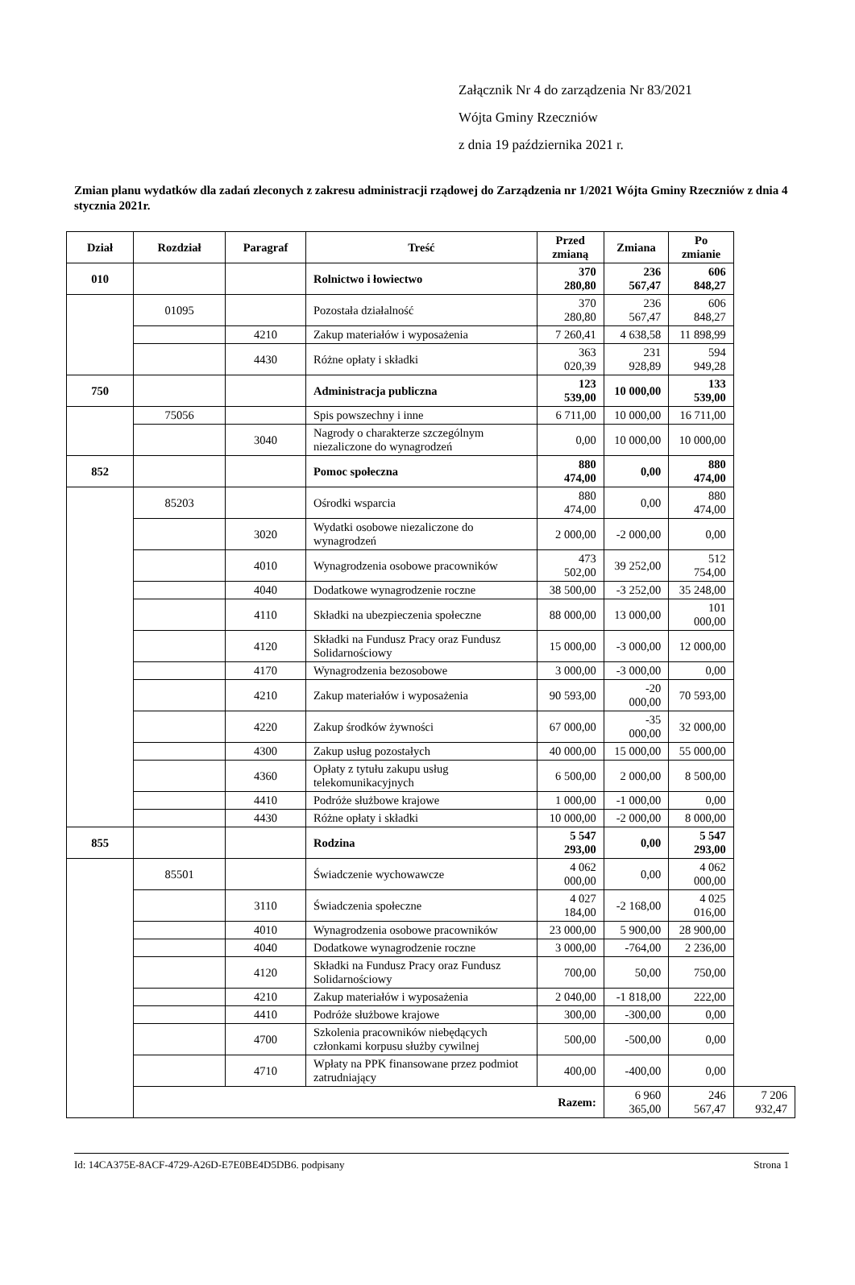Załącznik Nr 4 do zarządzenia Nr 83/2021
Wójta Gminy Rzeczniów
z dnia 19 października 2021 r.
Zmian planu wydatków dla zadań zleconych z zakresu administracji rządowej do Zarządzenia nr 1/2021 Wójta Gminy Rzeczniów z dnia 4 stycznia 2021r.
| Dział | Rozdział | Paragraf | Treść | Przed zmianą | Zmiana | Po zmianie | |
| --- | --- | --- | --- | --- | --- | --- | --- |
| 010 | | | Rolnictwo i łowiectwo | 370 280,80 | 236 567,47 | 606 848,27 | |
| | 01095 | | Pozostała działalność | 370 280,80 | 236 567,47 | 606 848,27 | |
| | | 4210 | Zakup materiałów i wyposażenia | 7 260,41 | 4 638,58 | 11 898,99 | |
| | | 4430 | Różne opłaty i składki | 363 020,39 | 231 928,89 | 594 949,28 | |
| 750 | | | Administracja publiczna | 123 539,00 | 10 000,00 | 133 539,00 | |
| | 75056 | | Spis powszechny i inne | 6 711,00 | 10 000,00 | 16 711,00 | |
| | | 3040 | Nagrody o charakterze szczególnym niezaliczone do wynagrodzeń | 0,00 | 10 000,00 | 10 000,00 | |
| 852 | | | Pomoc społeczna | 880 474,00 | 0,00 | 880 474,00 | |
| | 85203 | | Ośrodki wsparcia | 880 474,00 | 0,00 | 880 474,00 | |
| | | 3020 | Wydatki osobowe niezaliczone do wynagrodzeń | 2 000,00 | -2 000,00 | 0,00 | |
| | | 4010 | Wynagrodzenia osobowe pracowników | 473 502,00 | 39 252,00 | 512 754,00 | |
| | | 4040 | Dodatkowe wynagrodzenie roczne | 38 500,00 | -3 252,00 | 35 248,00 | |
| | | 4110 | Składki na ubezpieczenia społeczne | 88 000,00 | 13 000,00 | 101 000,00 | |
| | | 4120 | Składki na Fundusz Pracy oraz Fundusz Solidarnościowy | 15 000,00 | -3 000,00 | 12 000,00 | |
| | | 4170 | Wynagrodzenia bezosobowe | 3 000,00 | -3 000,00 | 0,00 | |
| | | 4210 | Zakup materiałów i wyposażenia | 90 593,00 | -20 000,00 | 70 593,00 | |
| | | 4220 | Zakup środków żywności | 67 000,00 | -35 000,00 | 32 000,00 | |
| | | 4300 | Zakup usług pozostałych | 40 000,00 | 15 000,00 | 55 000,00 | |
| | | 4360 | Opłaty z tytułu zakupu usług telekomunikacyjnych | 6 500,00 | 2 000,00 | 8 500,00 | |
| | | 4410 | Podróże służbowe krajowe | 1 000,00 | -1 000,00 | 0,00 | |
| | | 4430 | Różne opłaty i składki | 10 000,00 | -2 000,00 | 8 000,00 | |
| 855 | | | Rodzina | 5 547 293,00 | 0,00 | 5 547 293,00 | |
| | 85501 | | Świadczenie wychowawcze | 4 062 000,00 | 0,00 | 4 062 000,00 | |
| | | 3110 | Świadczenia społeczne | 4 027 184,00 | -2 168,00 | 4 025 016,00 | |
| | | 4010 | Wynagrodzenia osobowe pracowników | 23 000,00 | 5 900,00 | 28 900,00 | |
| | | 4040 | Dodatkowe wynagrodzenie roczne | 3 000,00 | -764,00 | 2 236,00 | |
| | | 4120 | Składki na Fundusz Pracy oraz Fundusz Solidarnościowy | 700,00 | 50,00 | 750,00 | |
| | | 4210 | Zakup materiałów i wyposażenia | 2 040,00 | -1 818,00 | 222,00 | |
| | | 4410 | Podróże służbowe krajowe | 300,00 | -300,00 | 0,00 | |
| | | 4700 | Szkolenia pracowników niebędących członkami korpusu służby cywilnej | 500,00 | -500,00 | 0,00 | |
| | | 4710 | Wpłaty na PPK finansowane przez podmiot zatrudniający | 400,00 | -400,00 | 0,00 | |
| | Razem: | | | | 6 960 365,00 | 246 567,47 | 7 206 932,47 |
Id: 14CA375E-8ACF-4729-A26D-E7E0BE4D5DB6. podpisany Strona 1